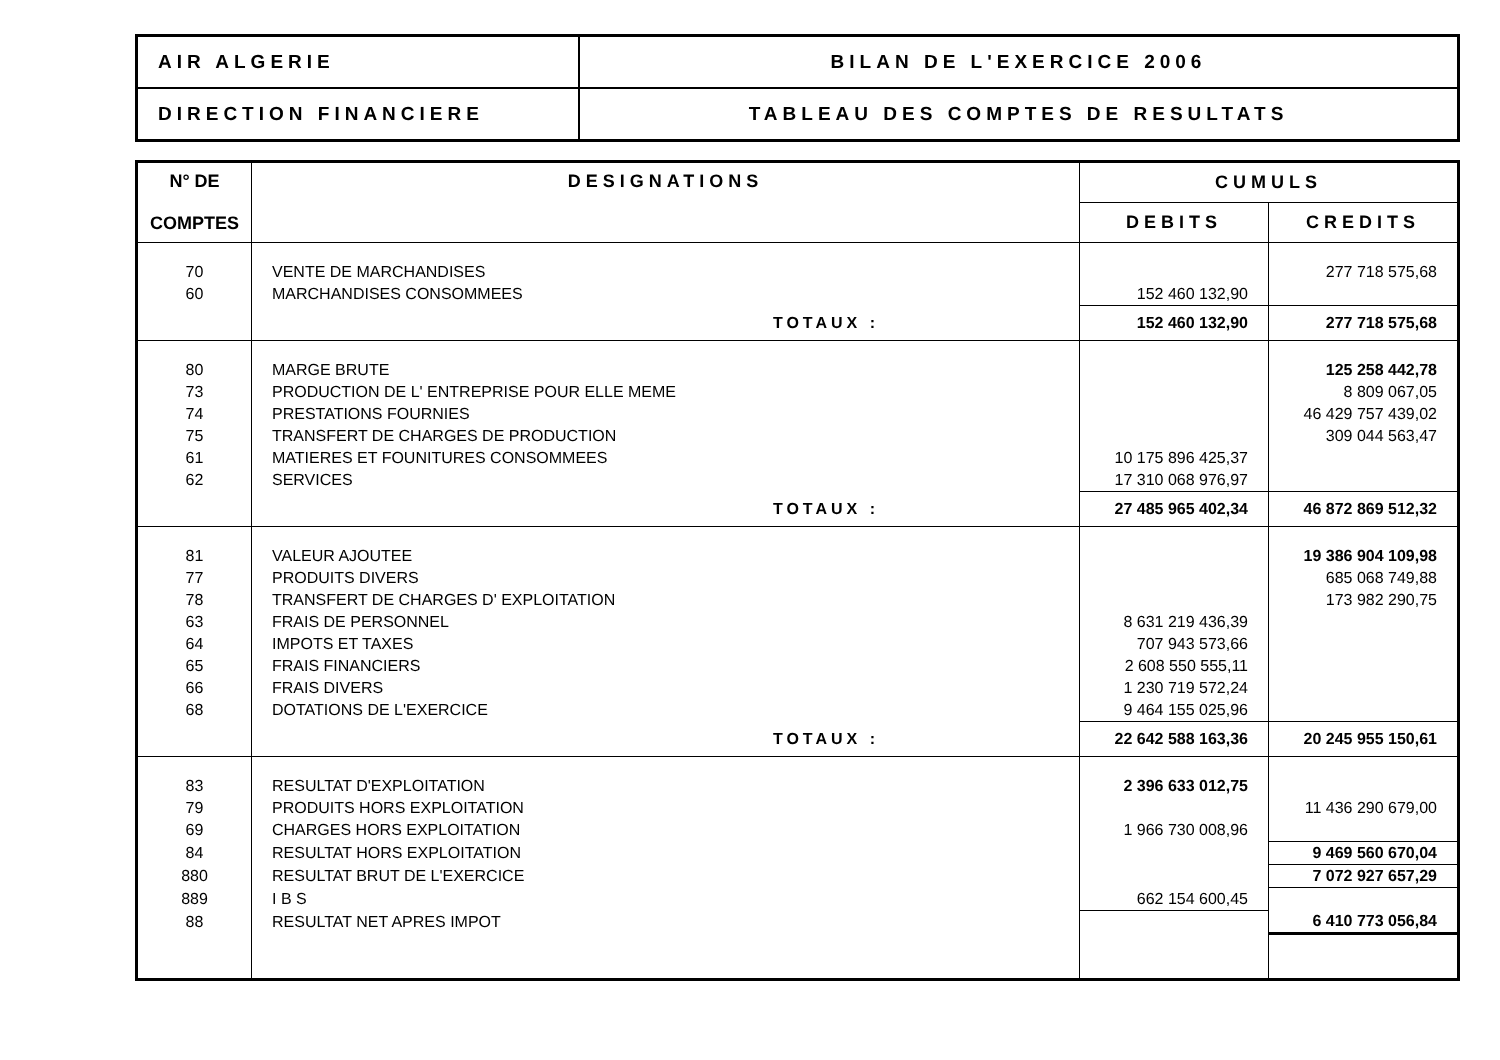| AIR ALGERIE | BILAN DE L'EXERCICE 2006 |
| DIRECTION FINANCIERE | TABLEAU DES COMPTES DE RESULTATS |
| N° DE COMPTES | DESIGNATIONS | CUMULS | |
| --- | --- | --- | --- |
| | | DEBITS | CREDITS |
| 70 | VENTE DE MARCHANDISES | | 277 718 575,68 |
| 60 | MARCHANDISES CONSOMMEES | 152 460 132,90 | |
| | TOTAUX : | 152 460 132,90 | 277 718 575,68 |
| 80 | MARGE BRUTE | | 125 258 442,78 |
| 73 | PRODUCTION DE L' ENTREPRISE POUR ELLE MEME | | 8 809 067,05 |
| 74 | PRESTATIONS FOURNIES | | 46 429 757 439,02 |
| 75 | TRANSFERT DE CHARGES DE PRODUCTION | | 309 044 563,47 |
| 61 | MATIERES ET FOUNITURES CONSOMMEES | 10 175 896 425,37 | |
| 62 | SERVICES | 17 310 068 976,97 | |
| | TOTAUX : | 27 485 965 402,34 | 46 872 869 512,32 |
| 81 | VALEUR AJOUTEE | | 19 386 904 109,98 |
| 77 | PRODUITS DIVERS | | 685 068 749,88 |
| 78 | TRANSFERT DE CHARGES D' EXPLOITATION | | 173 982 290,75 |
| 63 | FRAIS DE PERSONNEL | 8 631 219 436,39 | |
| 64 | IMPOTS ET TAXES | 707 943 573,66 | |
| 65 | FRAIS FINANCIERS | 2 608 550 555,11 | |
| 66 | FRAIS DIVERS | 1 230 719 572,24 | |
| 68 | DOTATIONS DE L'EXERCICE | 9 464 155 025,96 | |
| | TOTAUX : | 22 642 588 163,36 | 20 245 955 150,61 |
| 83 | RESULTAT D'EXPLOITATION | 2 396 633 012,75 | |
| 79 | PRODUITS HORS EXPLOITATION | | 11 436 290 679,00 |
| 69 | CHARGES HORS EXPLOITATION | 1 966 730 008,96 | |
| 84 | RESULTAT HORS EXPLOITATION | | 9 469 560 670,04 |
| 880 | RESULTAT BRUT DE L'EXERCICE | | 7 072 927 657,29 |
| 889 | I B S | 662 154 600,45 | |
| 88 | RESULTAT NET APRES IMPOT | | 6 410 773 056,84 |